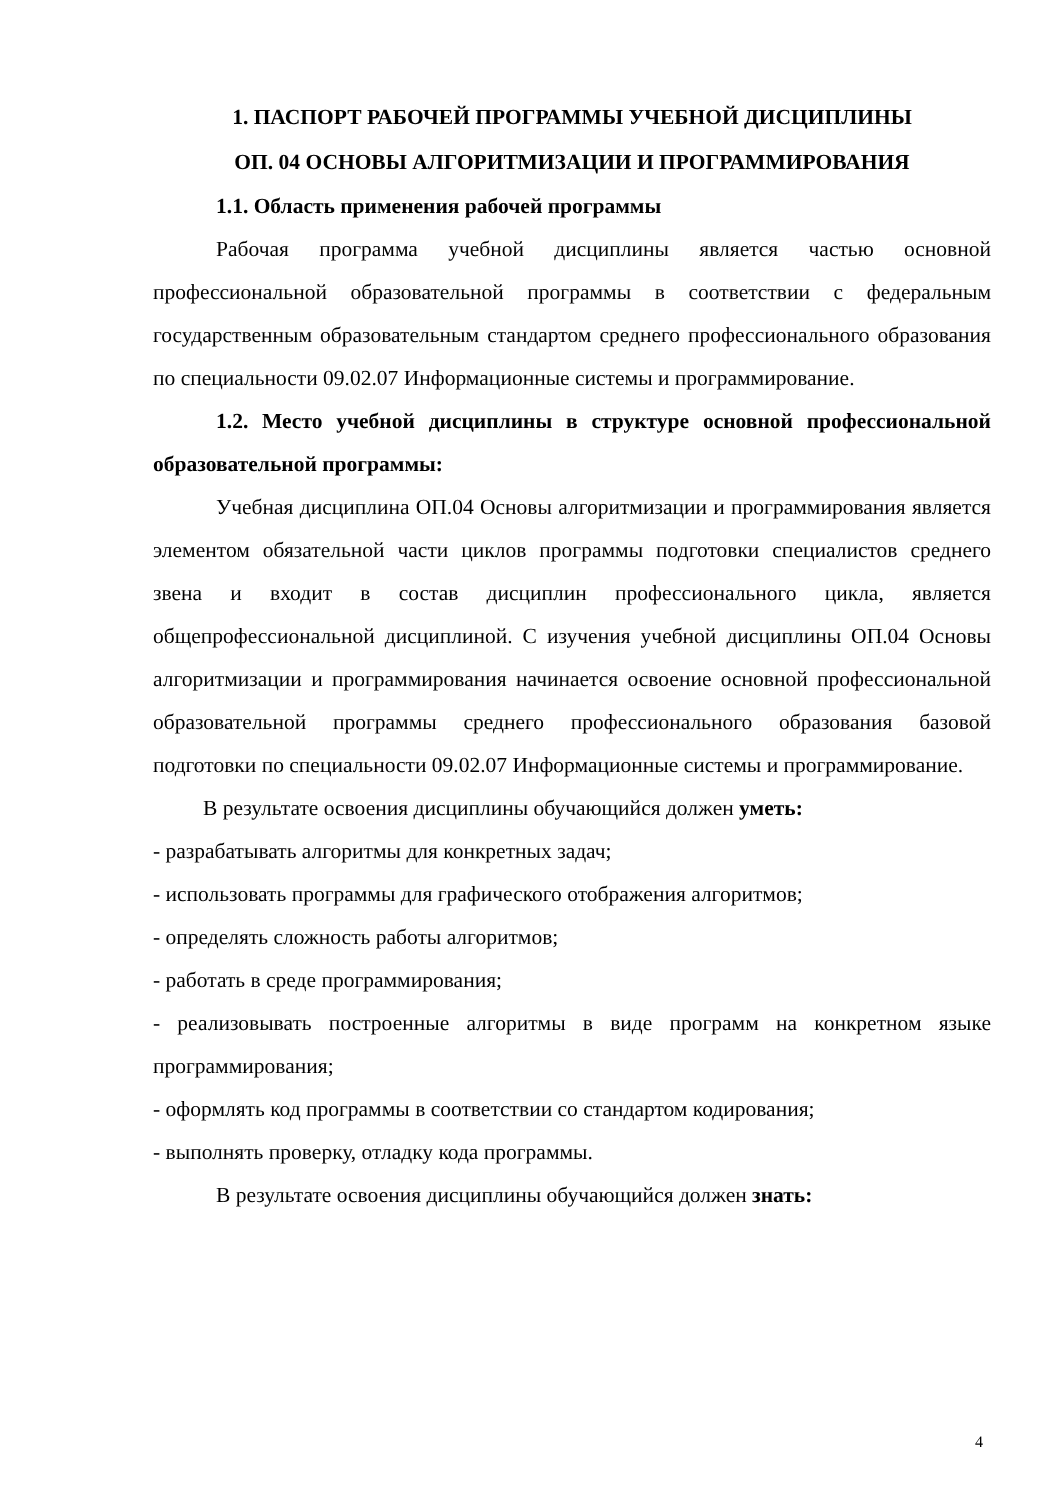1. ПАСПОРТ РАБОЧЕЙ ПРОГРАММЫ УЧЕБНОЙ ДИСЦИПЛИНЫ
ОП. 04 ОСНОВЫ АЛГОРИТМИЗАЦИИ И ПРОГРАММИРОВАНИЯ
1.1. Область применения рабочей программы
Рабочая программа учебной дисциплины является частью основной профессиональной образовательной программы в соответствии с федеральным государственным образовательным стандартом среднего профессионального образования по специальности 09.02.07 Информационные системы и программирование.
1.2. Место учебной дисциплины в структуре основной профессиональной образовательной программы:
Учебная дисциплина ОП.04 Основы алгоритмизации и программирования является элементом обязательной части циклов программы подготовки специалистов среднего звена и входит в состав дисциплин профессионального цикла, является общепрофессиональной дисциплиной. С изучения учебной дисциплины ОП.04 Основы алгоритмизации и программирования начинается освоение основной профессиональной образовательной программы среднего профессионального образования базовой подготовки по специальности 09.02.07 Информационные системы и программирование.
В результате освоения дисциплины обучающийся должен уметь:
- разрабатывать алгоритмы для конкретных задач;
- использовать программы для графического отображения алгоритмов;
- определять сложность работы алгоритмов;
- работать в среде программирования;
- реализовывать построенные алгоритмы в виде программ на конкретном языке программирования;
- оформлять код программы в соответствии со стандартом кодирования;
- выполнять проверку, отладку кода программы.
В результате освоения дисциплины обучающийся должен знать:
4